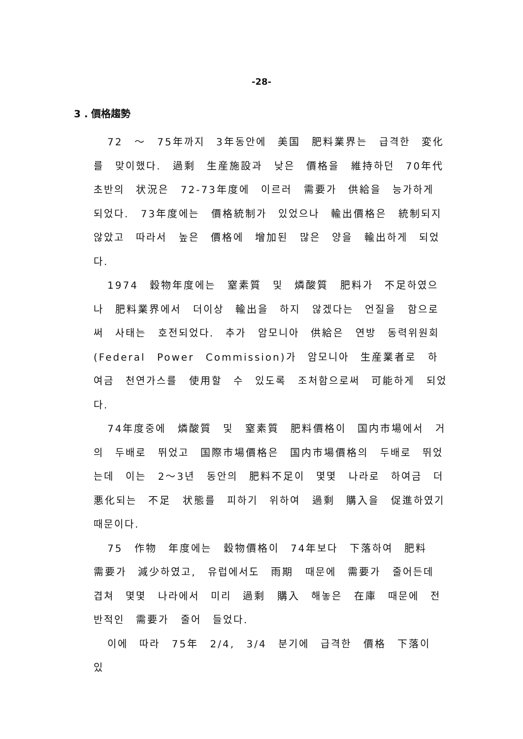-28-
3 . 價格趨勢
72 ～ 75年까지 3年동안에 美国 肥料業界는 급격한 変化를 맞이했다. 過剩 生産施設과 낮은 價格을 維持하던 70年代 초반의 状況은 72-73年度에 이르러 需要가 供給을 능가하게 되었다. 73年度에는 價格統制가 있었으나 輸出價格은 統制되지 않았고 따라서 높은 價格에 增加된 많은 양을 輸出하게 되었다.
1974 穀物年度에는 窒素質 및 燐酸質 肥料가 不足하였으나 肥料業界에서 더이상 輸出을 하지 않겠다는 언질을 함으로써 사태는 호전되었다. 추가 암모니아 供給은 연방 동력위원회 (Federal Power Commission)가 암모니아 生産業者로 하여금 천연가스를 使用할 수 있도록 조처함으로써 可能하게 되었다.
74年度중에 燐酸質 및 窒素質 肥料價格이 国内市場에서 거의 두배로 뛰었고 国際市場價格은 国内市場價格의 두배로 뛰었는데 이는 2～3년 동안의 肥料不足이 몇몇 나라로 하여금 더 悪化되는 不足 状態를 피하기 위하여 過剩 購入을 促進하였기 때문이다.
75 作物 年度에는 穀物價格이 74年보다 下落하여 肥料 需要가 減少하였고, 유럽에서도 雨期 때문에 需要가 줄어든데 겹쳐 몇몇 나라에서 미리 過剩 購入 해놓은 在庫 때문에 전반적인 需要가 줄어 들었다.
이에 따라 75年 2/4, 3/4 분기에 급격한 價格 下落이 있